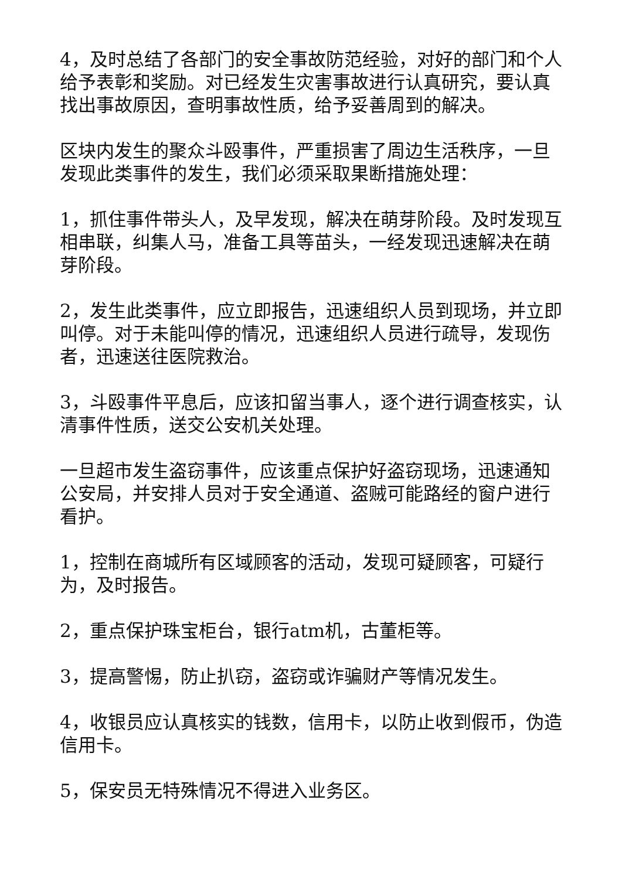4，及时总结了各部门的安全事故防范经验，对好的部门和个人给予表彰和奖励。对已经发生灾害事故进行认真研究，要认真找出事故原因，查明事故性质，给予妥善周到的解决。
区块内发生的聚众斗殴事件，严重损害了周边生活秩序，一旦发现此类事件的发生，我们必须采取果断措施处理：
1，抓住事件带头人，及早发现，解决在萌芽阶段。及时发现互相串联，纠集人马，准备工具等苗头，一经发现迅速解决在萌芽阶段。
2，发生此类事件，应立即报告，迅速组织人员到现场，并立即叫停。对于未能叫停的情况，迅速组织人员进行疏导，发现伤者，迅速送往医院救治。
3，斗殴事件平息后，应该扣留当事人，逐个进行调查核实，认清事件性质，送交公安机关处理。
一旦超市发生盗窃事件，应该重点保护好盗窃现场，迅速通知公安局，并安排人员对于安全通道、盗贼可能路经的窗户进行看护。
1，控制在商城所有区域顾客的活动，发现可疑顾客，可疑行为，及时报告。
2，重点保护珠宝柜台，银行atm机，古董柜等。
3，提高警惕，防止扒窃，盗窃或诈骗财产等情况发生。
4，收银员应认真核实的钱数，信用卡，以防止收到假币，伪造信用卡。
5，保安员无特殊情况不得进入业务区。